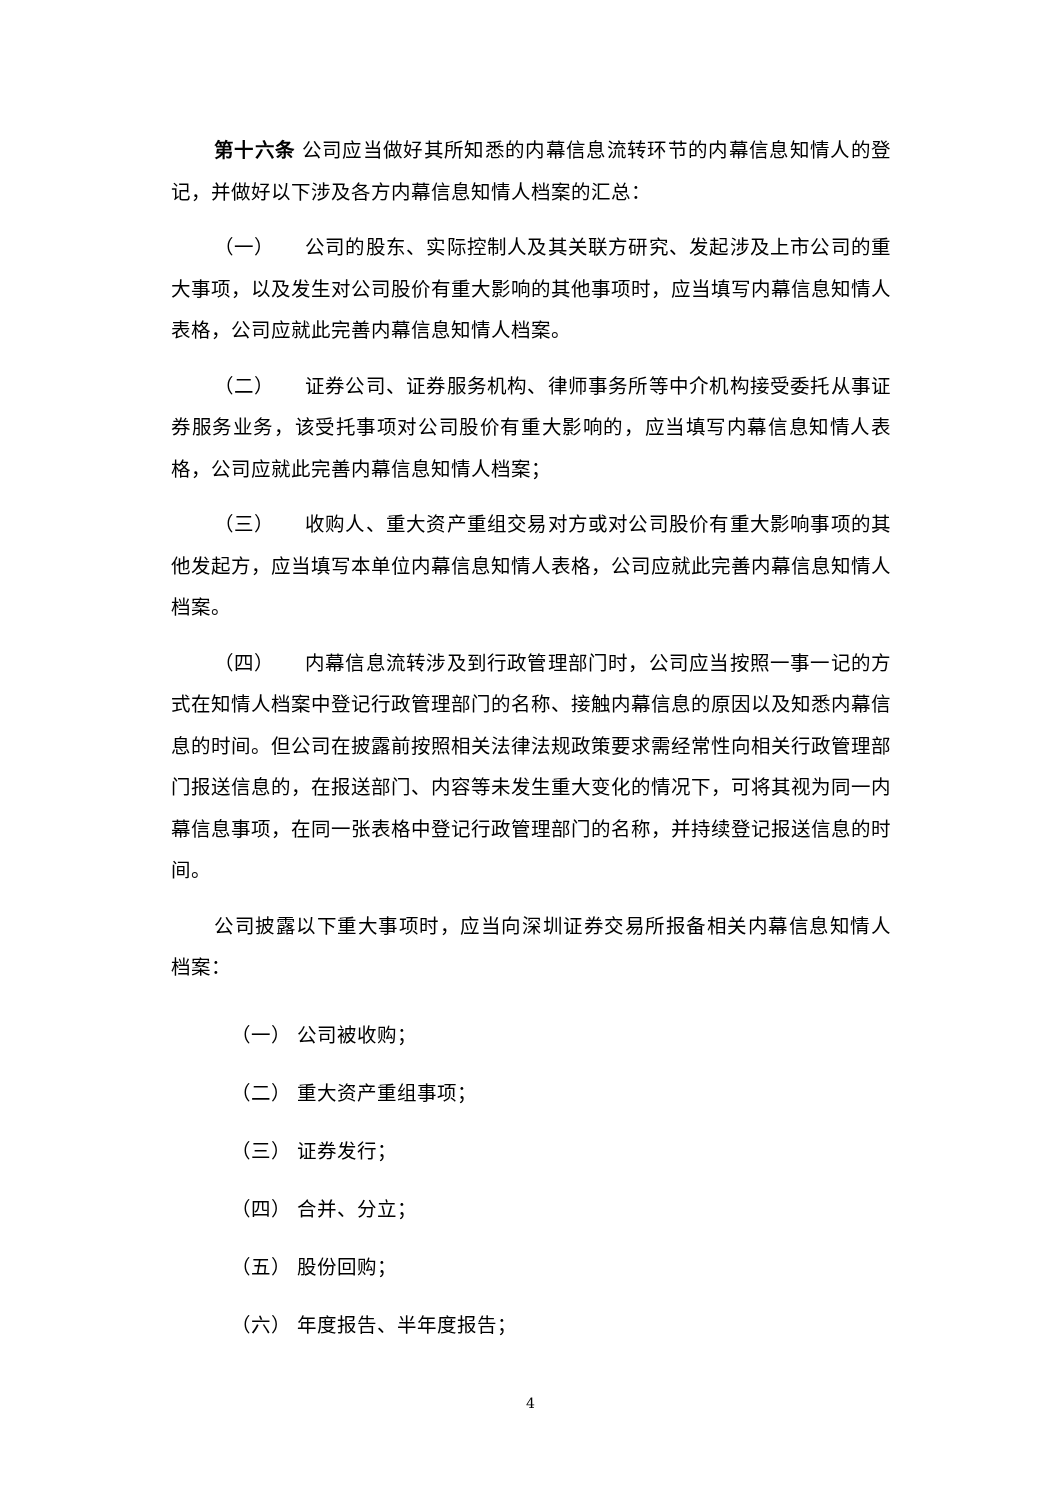第十六条 公司应当做好其所知悉的内幕信息流转环节的内幕信息知情人的登记，并做好以下涉及各方内幕信息知情人档案的汇总：
（一）　　公司的股东、实际控制人及其关联方研究、发起涉及上市公司的重大事项，以及发生对公司股价有重大影响的其他事项时，应当填写内幕信息知情人表格，公司应就此完善内幕信息知情人档案。
（二）　　证券公司、证券服务机构、律师事务所等中介机构接受委托从事证券服务业务，该受托事项对公司股价有重大影响的，应当填写内幕信息知情人表格，公司应就此完善内幕信息知情人档案；
（三）　　收购人、重大资产重组交易对方或对公司股价有重大影响事项的其他发起方，应当填写本单位内幕信息知情人表格，公司应就此完善内幕信息知情人档案。
（四）　　内幕信息流转涉及到行政管理部门时，公司应当按照一事一记的方式在知情人档案中登记行政管理部门的名称、接触内幕信息的原因以及知悉内幕信息的时间。但公司在披露前按照相关法律法规政策要求需经常性向相关行政管理部门报送信息的，在报送部门、内容等未发生重大变化的情况下，可将其视为同一内幕信息事项，在同一张表格中登记行政管理部门的名称，并持续登记报送信息的时间。
公司披露以下重大事项时，应当向深圳证券交易所报备相关内幕信息知情人档案：
（一） 公司被收购；
（二） 重大资产重组事项；
（三） 证券发行；
（四） 合并、分立；
（五） 股份回购；
（六） 年度报告、半年度报告；
4